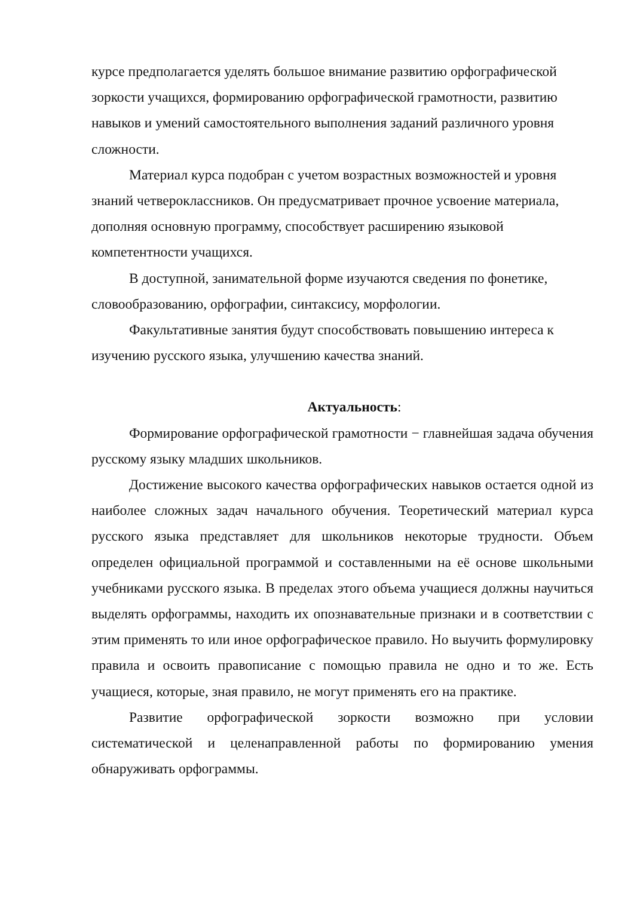курсе предполагается уделять большое внимание развитию орфографической зоркости учащихся, формированию орфографической грамотности, развитию навыков и умений самостоятельного выполнения заданий различного уровня сложности.
Материал курса подобран с учетом возрастных возможностей и уровня знаний четвероклассников. Он предусматривает прочное усвоение материала, дополняя основную программу, способствует расширению языковой компетентности учащихся.
В доступной, занимательной форме изучаются сведения по фонетике, словообразованию, орфографии, синтаксису, морфологии.
Факультативные занятия будут способствовать повышению интереса к изучению русского языка, улучшению качества знаний.
Актуальность:
Формирование орфографической грамотности − главнейшая задача обучения русскому языку младших школьников.
Достижение высокого качества орфографических навыков остается одной из наиболее сложных задач начального обучения. Теоретический материал курса русского языка представляет для школьников некоторые трудности. Объем определен официальной программой и составленными на её основе школьными учебниками русского языка. В пределах этого объема учащиеся должны научиться выделять орфограммы, находить их опознавательные признаки и в соответствии с этим применять то или иное орфографическое правило. Но выучить формулировку правила и освоить правописание с помощью правила не одно и то же. Есть учащиеся, которые, зная правило, не могут применять его на практике.
Развитие орфографической зоркости возможно при условии систематической и целенаправленной работы по формированию умения обнаруживать орфограммы.